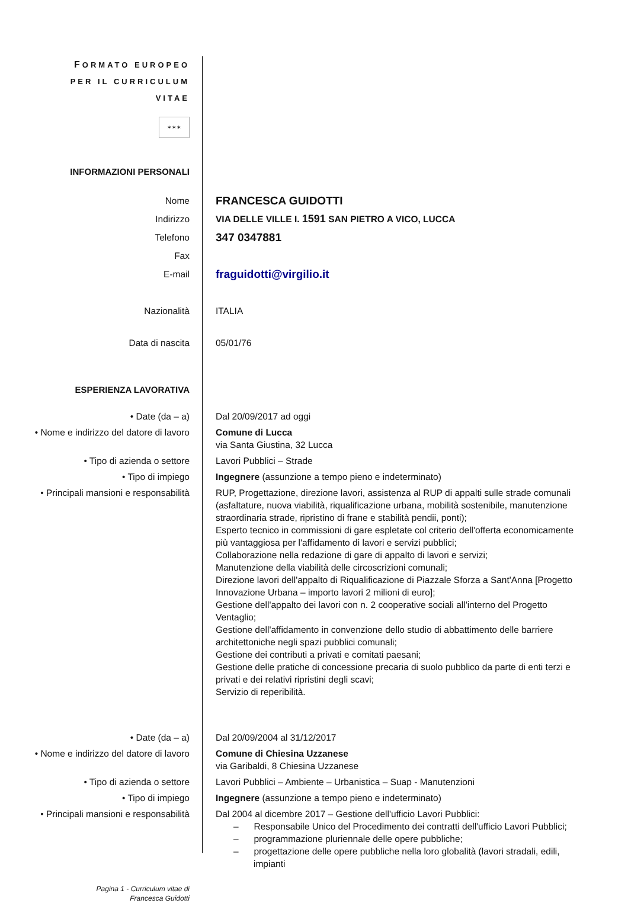FORMATO EUROPEO
PER IL CURRICULUM
VITAE
✶✶✶
INFORMAZIONI PERSONALI
Nome
FRANCESCA GUIDOTTI
Indirizzo VIA DELLE VILLE I. 1591 SAN PIETRO A VICO, LUCCA
Telefono
347 0347881
Fax
E-mail
fraguidotti@virgilio.it
Nazionalità ITALIA
Data di nascita 05/01/76
ESPERIENZA LAVORATIVA
• Date (da – a) Dal 20/09/2017 ad oggi
• Nome e indirizzo del datore di lavoro
Comune di Lucca
via Santa Giustina, 32 Lucca
• Tipo di azienda o settore Lavori Pubblici – Strade
• Tipo di impiego Ingegnere (assunzione a tempo pieno e indeterminato)
• Principali mansioni e responsabilità
RUP, Progettazione, direzione lavori, assistenza al RUP di appalti sulle strade comunali (asfaltature, nuova viabilità, riqualificazione urbana, mobilità sostenibile, manutenzione straordinaria strade, ripristino di frane e stabilità pendii, ponti);
Esperto tecnico in commissioni di gare espletate col criterio dell'offerta economicamente più vantaggiosa per l'affidamento di lavori e servizi pubblici;
Collaborazione nella redazione di gare di appalto di lavori e servizi;
Manutenzione della viabilità delle circoscrizioni comunali;
Direzione lavori dell'appalto di Riqualificazione di Piazzale Sforza a Sant'Anna [Progetto Innovazione Urbana – importo lavori 2 milioni di euro];
Gestione dell'appalto dei lavori con n. 2 cooperative sociali all'interno del Progetto Ventaglio;
Gestione dell'affidamento in convenzione dello studio di abbattimento delle barriere architettoniche negli spazi pubblici comunali;
Gestione dei contributi a privati e comitati paesani;
Gestione delle pratiche di concessione precaria di suolo pubblico da parte di enti terzi e privati e dei relativi ripristini degli scavi;
Servizio di reperibilità.
• Date (da – a) Dal 20/09/2004 al 31/12/2017
• Nome e indirizzo del datore di lavoro
Comune di Chiesina Uzzanese
via Garibaldi, 8 Chiesina Uzzanese
• Tipo di azienda o settore Lavori Pubblici – Ambiente – Urbanistica – Suap - Manutenzioni
• Tipo di impiego Ingegnere (assunzione a tempo pieno e indeterminato)
• Principali mansioni e responsabilità
Dal 2004 al dicembre 2017 – Gestione dell'ufficio Lavori Pubblici:
– Responsabile Unico del Procedimento dei contratti dell'ufficio Lavori Pubblici;
– programmazione pluriennale delle opere pubbliche;
– progettazione delle opere pubbliche nella loro globalità (lavori stradali, edili, impianti
Pagina 1 - Curriculum vitae di
Francesca Guidotti